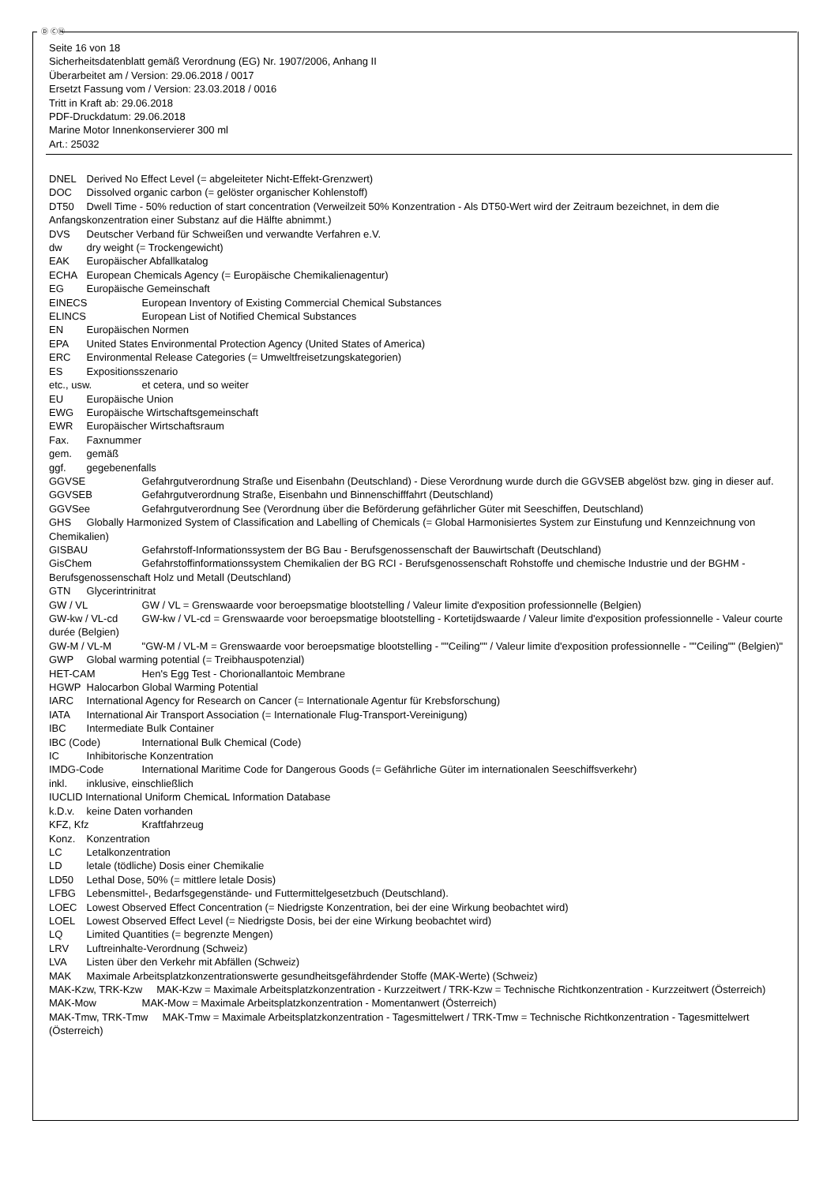Ⓓ ⒸⒽ
Seite 16 von 18
Sicherheitsdatenblatt gemäß Verordnung (EG) Nr. 1907/2006, Anhang II
Überarbeitet am / Version: 29.06.2018 / 0017
Ersetzt Fassung vom / Version: 23.03.2018 / 0016
Tritt in Kraft ab: 29.06.2018
PDF-Druckdatum: 29.06.2018
Marine Motor Innenkonservierer 300 ml
Art.: 25032
DNEL Derived No Effect Level (= abgeleiteter Nicht-Effekt-Grenzwert)
DOC Dissolved organic carbon (= gelöster organischer Kohlenstoff)
DT50 Dwell Time - 50% reduction of start concentration (Verweilzeit 50% Konzentration - Als DT50-Wert wird der Zeitraum bezeichnet, in dem die Anfangskonzentration einer Substanz auf die Hälfte abnimmt.)
DVS Deutscher Verband für Schweißen und verwandte Verfahren e.V.
dw dry weight (= Trockengewicht)
EAK Europäischer Abfallkatalog
ECHA European Chemicals Agency (= Europäische Chemikalienagentur)
EG Europäische Gemeinschaft
EINECS European Inventory of Existing Commercial Chemical Substances
ELINCS European List of Notified Chemical Substances
EN Europäischen Normen
EPA United States Environmental Protection Agency (United States of America)
ERC Environmental Release Categories (= Umweltfreisetzungskategorien)
ES Expositionsszenario
etc., usw. et cetera, und so weiter
EU Europäische Union
EWG Europäische Wirtschaftsgemeinschaft
EWR Europäischer Wirtschaftsraum
Fax. Faxnummer
gem. gemäß
ggf. gegebenenfalls
GGVSE Gefahrgutverordnung Straße und Eisenbahn (Deutschland) - Diese Verordnung wurde durch die GGVSEB abgelöst bzw. ging in dieser auf.
GGVSEB Gefahrgutverordnung Straße, Eisenbahn und Binnenschifffahrt (Deutschland)
GGVSee Gefahrgutverordnung See (Verordnung über die Beförderung gefährlicher Güter mit Seeschiffen, Deutschland)
GHS Globally Harmonized System of Classification and Labelling of Chemicals (= Global Harmonisiertes System zur Einstufung und Kennzeichnung von Chemikalien)
GISBAU Gefahrstoff-Informationssystem der BG Bau - Berufsgenossenschaft der Bauwirtschaft (Deutschland)
GisChem Gefahrstoffinformationssystem Chemikalien der BG RCI - Berufsgenossenschaft Rohstoffe und chemische Industrie und der BGHM - Berufsgenossenschaft Holz und Metall (Deutschland)
GTN Glycerintrinitrat
GW / VL GW / VL = Grenswaarde voor beroepsmatige blootstelling / Valeur limite d'exposition professionnelle (Belgien)
GW-kw / VL-cd GW-kw / VL-cd = Grenswaarde voor beroepsmatige blootstelling - Kortetijdswaarde / Valeur limite d'exposition professionnelle - Valeur courte durée (Belgien)
GW-M / VL-M "GW-M / VL-M = Grenswaarde voor beroepsmatige blootstelling - ""Ceiling"" / Valeur limite d'exposition professionnelle - ""Ceiling"" (Belgien)"
GWP Global warming potential (= Treibhauspotenzial)
HET-CAM Hen's Egg Test - Chorionallantoic Membrane
HGWP Halocarbon Global Warming Potential
IARC International Agency for Research on Cancer (= Internationale Agentur für Krebsforschung)
IATA International Air Transport Association (= Internationale Flug-Transport-Vereinigung)
IBC Intermediate Bulk Container
IBC (Code) International Bulk Chemical (Code)
IC Inhibitorische Konzentration
IMDG-Code International Maritime Code for Dangerous Goods (= Gefährliche Güter im internationalen Seeschiffsverkehr)
inkl. inklusive, einschließlich
IUCLID International Uniform ChemicaL Information Database
k.D.v. keine Daten vorhanden
KFZ, Kfz Kraftfahrzeug
Konz. Konzentration
LC Letalkonzentration
LD letale (tödliche) Dosis einer Chemikalie
LD50 Lethal Dose, 50% (= mittlere letale Dosis)
LFBG Lebensmittel-, Bedarfsgegenstände- und Futtermittelgesetzbuch (Deutschland).
LOEC Lowest Observed Effect Concentration (= Niedrigste Konzentration, bei der eine Wirkung beobachtet wird)
LOEL Lowest Observed Effect Level (= Niedrigste Dosis, bei der eine Wirkung beobachtet wird)
LQ Limited Quantities (= begrenzte Mengen)
LRV Luftreinhalte-Verordnung (Schweiz)
LVA Listen über den Verkehr mit Abfällen (Schweiz)
MAK Maximale Arbeitsplatzkonzentrationswerte gesundheitsgefährdender Stoffe (MAK-Werte) (Schweiz)
MAK-Kzw, TRK-Kzw MAK-Kzw = Maximale Arbeitsplatzkonzentration - Kurzzeitwert / TRK-Kzw = Technische Richtkonzentration - Kurzzeitwert (Österreich)
MAK-Mow MAK-Mow = Maximale Arbeitsplatzkonzentration - Momentanwert (Österreich)
MAK-Tmw, TRK-Tmw MAK-Tmw = Maximale Arbeitsplatzkonzentration - Tagesmittelwert / TRK-Tmw = Technische Richtkonzentration - Tagesmittelwert (Österreich)